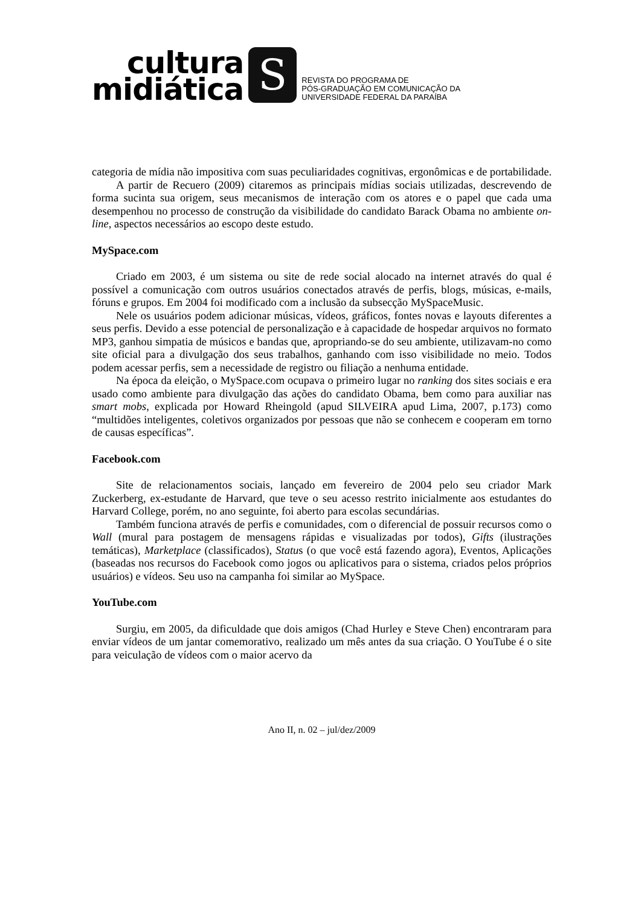cultura
midiática
S
REVISTA DO PROGRAMA DE
PÓS-GRADUAÇÃO EM COMUNICAÇÃO DA
UNIVERSIDADE FEDERAL DA PARAÍBA
categoria de mídia não impositiva com suas peculiaridades cognitivas, ergonômicas e de portabilidade.
A partir de Recuero (2009) citaremos as principais mídias sociais utilizadas, descrevendo de forma sucinta sua origem, seus mecanismos de interação com os atores e o papel que cada uma desempenhou no processo de construção da visibilidade do candidato Barack Obama no ambiente on-line, aspectos necessários ao escopo deste estudo.
MySpace.com
Criado em 2003, é um sistema ou site de rede social alocado na internet através do qual é possível a comunicação com outros usuários conectados através de perfis, blogs, músicas, e-mails, fóruns e grupos. Em 2004 foi modificado com a inclusão da subsecção MySpaceMusic.
Nele os usuários podem adicionar músicas, vídeos, gráficos, fontes novas e layouts diferentes a seus perfis. Devido a esse potencial de personalização e à capacidade de hospedar arquivos no formato MP3, ganhou simpatia de músicos e bandas que, apropriando-se do seu ambiente, utilizavam-no como site oficial para a divulgação dos seus trabalhos, ganhando com isso visibilidade no meio. Todos podem acessar perfis, sem a necessidade de registro ou filiação a nenhuma entidade.
Na época da eleição, o MySpace.com ocupava o primeiro lugar no ranking dos sites sociais e era usado como ambiente para divulgação das ações do candidato Obama, bem como para auxiliar nas smart mobs, explicada por Howard Rheingold (apud SILVEIRA apud Lima, 2007, p.173) como “multidões inteligentes, coletivos organizados por pessoas que não se conhecem e cooperam em torno de causas específicas”.
Facebook.com
Site de relacionamentos sociais, lançado em fevereiro de 2004 pelo seu criador Mark Zuckerberg, ex-estudante de Harvard, que teve o seu acesso restrito inicialmente aos estudantes do Harvard College, porém, no ano seguinte, foi aberto para escolas secundárias.
Também funciona através de perfis e comunidades, com o diferencial de possuir recursos como o Wall (mural para postagem de mensagens rápidas e visualizadas por todos), Gifts (ilustrações temáticas), Marketplace (classificados), Status (o que você está fazendo agora), Eventos, Aplicações (baseadas nos recursos do Facebook como jogos ou aplicativos para o sistema, criados pelos próprios usuários) e vídeos. Seu uso na campanha foi similar ao MySpace.
YouTube.com
Surgiu, em 2005, da dificuldade que dois amigos (Chad Hurley e Steve Chen) encontraram para enviar vídeos de um jantar comemorativo, realizado um mês antes da sua criação. O YouTube é o site para veiculação de vídeos com o maior acervo da
Ano II, n. 02 – jul/dez/2009